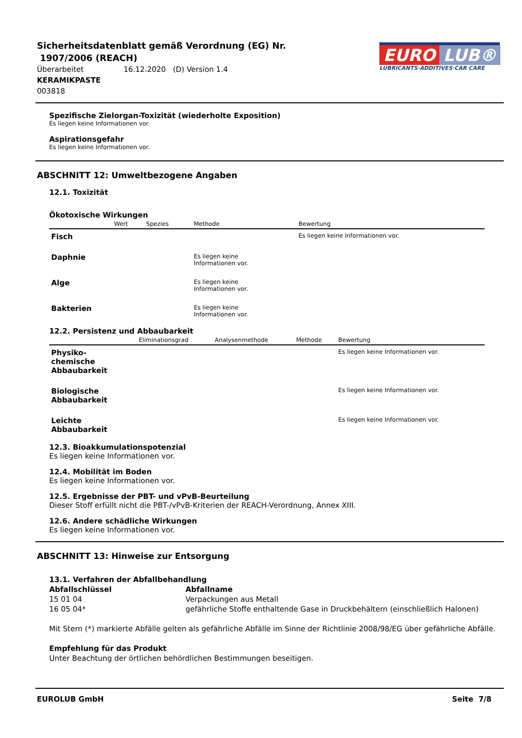Sicherheitsdatenblatt gemäß Verordnung (EG) Nr.
1907/2006 (REACH)
Überarbeitet 16.12.2020 (D) Version 1.4
KERAMIKPASTE
003818
EURO LUB®
LUBRICANTS·ADDITIVES·CAR CARE
Spezifische Zielorgan-Toxizität (wiederholte Exposition)
Es liegen keine Informationen vor.
Aspirationsgefahr
Es liegen keine Informationen vor.
ABSCHNITT 12: Umweltbezogene Angaben
12.1. Toxizität
Ökotoxische Wirkungen
| | Wert | Spezies | Methode | Bewertung |
| --- | --- | --- | --- | --- |
| Fisch | | | | Es liegen keine Informationen vor. |
| Daphnie | | | Es liegen keine Informationen vor. | |
| Alge | | | Es liegen keine Informationen vor. | |
| Bakterien | | | Es liegen keine Informationen vor. | |
12.2. Persistenz und Abbaubarkeit
| | Eliminationsgrad | Analysenmethode | Methode | Bewertung |
| --- | --- | --- | --- | --- |
| Physiko- chemische Abbaubarkeit | | | | Es liegen keine Informationen vor. |
| Biologische Abbaubarkeit | | | | Es liegen keine Informationen vor. |
| Leichte Abbaubarkeit | | | | Es liegen keine Informationen vor. |
12.3. Bioakkumulationspotenzial
Es liegen keine Informationen vor.
12.4. Mobilität im Boden
Es liegen keine Informationen vor.
12.5. Ergebnisse der PBT- und vPvB-Beurteilung
Dieser Stoff erfüllt nicht die PBT-/vPvB-Kriterien der REACH-Verordnung, Annex XIII.
12.6. Andere schädliche Wirkungen
Es liegen keine Informationen vor.
ABSCHNITT 13: Hinweise zur Entsorgung
13.1. Verfahren der Abfallbehandlung
Abfallschlüssel Abfallname 15 01 04 Verpackungen aus Metall 16 05 04* gefährliche Stoffe enthaltende Gase in Druckbehältern (einschließlich Halonen)
Mit Stern (*) markierte Abfälle gelten als gefährliche Abfälle im Sinne der Richtlinie 2008/98/EG über gefährliche Abfälle.
Empfehlung für das Produkt
Unter Beachtung der örtlichen behördlichen Bestimmungen beseitigen.
EUROLUB GmbH Seite 7/8